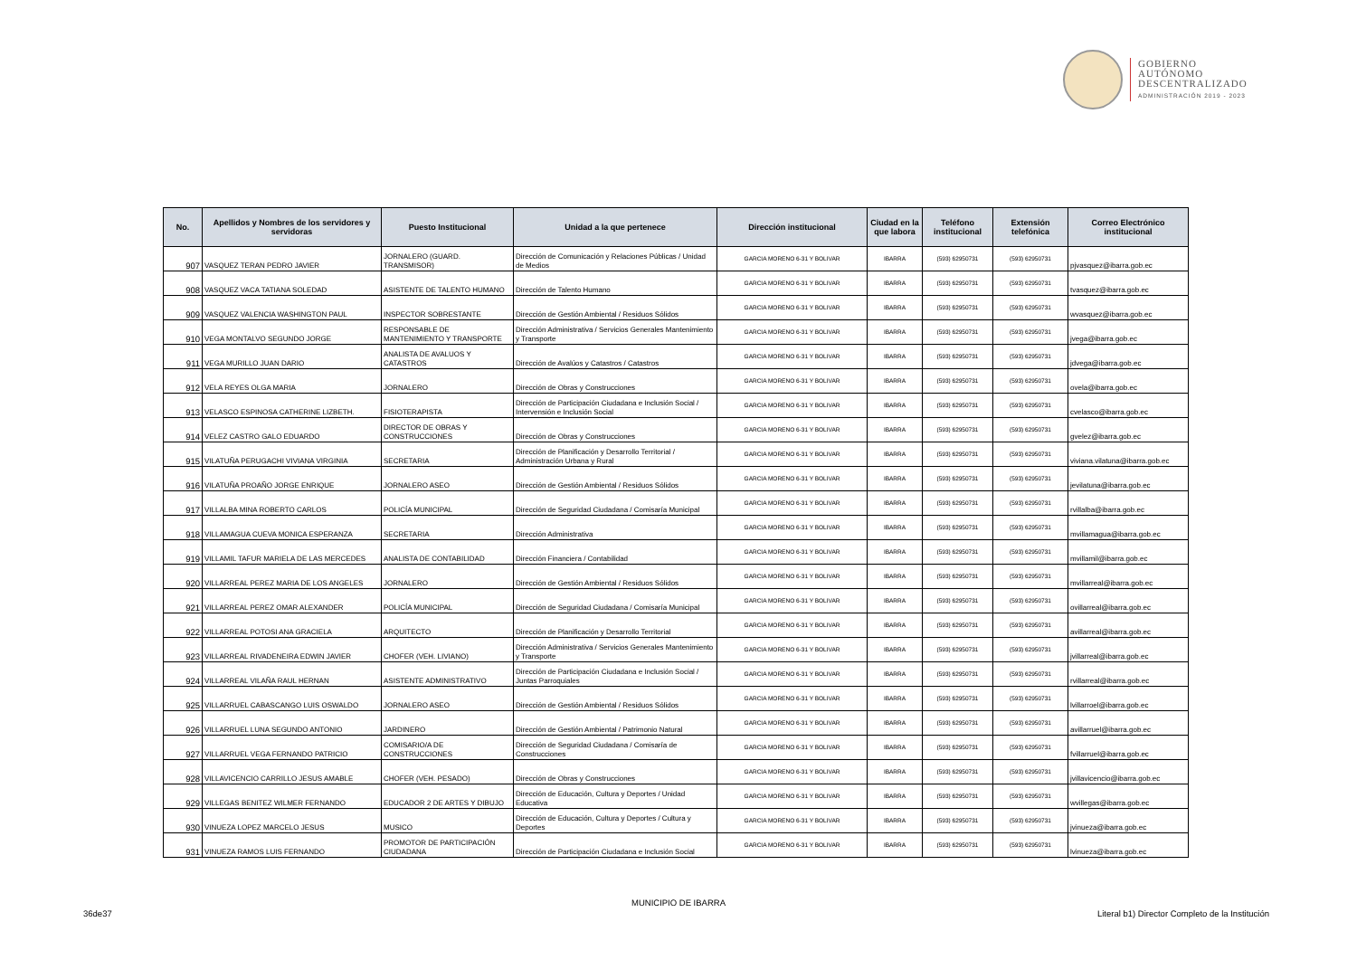GOBIERNO
AUTÓNOMO
DESCENTRALIZADO
ADMINISTRACIÓN 2019 - 2023
| No. | Apellidos y Nombres de los servidores y servidoras | Puesto Institucional | Unidad a la que pertenece | Dirección institucional | Ciudad en la que labora | Teléfono institucional | Extensión telefónica | Correo Electrónico institucional |
| --- | --- | --- | --- | --- | --- | --- | --- | --- |
| 907 | VASQUEZ TERAN PEDRO JAVIER | JORNALERO (GUARD. TRANSMISOR) | Dirección de Comunicación y Relaciones Públicas / Unidad de Medios | GARCIA MORENO 6-31 Y BOLIVAR | IBARRA | (593) 62950731 | (593) 62950731 | pjvasquez@ibarra.gob.ec |
| 908 | VASQUEZ VACA TATIANA SOLEDAD | ASISTENTE DE TALENTO HUMANO | Dirección de Talento Humano | GARCIA MORENO 6-31 Y BOLIVAR | IBARRA | (593) 62950731 | (593) 62950731 | tvasquez@ibarra.gob.ec |
| 909 | VASQUEZ VALENCIA WASHINGTON PAUL | INSPECTOR SOBRESTANTE | Dirección de Gestión Ambiental / Residuos Sólidos | GARCIA MORENO 6-31 Y BOLIVAR | IBARRA | (593) 62950731 | (593) 62950731 | wvasquez@ibarra.gob.ec |
| 910 | VEGA MONTALVO SEGUNDO JORGE | RESPONSABLE DE MANTENIMIENTO Y TRANSPORTE | Dirección Administrativa / Servicios Generales Mantenimiento y Transporte | GARCIA MORENO 6-31 Y BOLIVAR | IBARRA | (593) 62950731 | (593) 62950731 | jvega@ibarra.gob.ec |
| 911 | VEGA MURILLO JUAN DARIO | ANALISTA DE AVALUOS Y CATASTROS | Dirección de Avalúos y Catastros / Catastros | GARCIA MORENO 6-31 Y BOLIVAR | IBARRA | (593) 62950731 | (593) 62950731 | jdvega@ibarra.gob.ec |
| 912 | VELA REYES OLGA MARIA | JORNALERO | Dirección de Obras y Construcciones | GARCIA MORENO 6-31 Y BOLIVAR | IBARRA | (593) 62950731 | (593) 62950731 | ovela@ibarra.gob.ec |
| 913 | VELASCO ESPINOSA CATHERINE LIZBETH. | FISIOTERAPISTA | Dirección de Participación Ciudadana e Inclusión Social / Intervensión e Inclusión Social | GARCIA MORENO 6-31 Y BOLIVAR | IBARRA | (593) 62950731 | (593) 62950731 | cvelasco@ibarra.gob.ec |
| 914 | VELEZ CASTRO GALO EDUARDO | DIRECTOR DE OBRAS Y CONSTRUCCIONES | Dirección de Obras y Construcciones | GARCIA MORENO 6-31 Y BOLIVAR | IBARRA | (593) 62950731 | (593) 62950731 | gvelez@ibarra.gob.ec |
| 915 | VILATUÑA PERUGACHI VIVIANA VIRGINIA | SECRETARIA | Dirección de Planificación y Desarrollo Territorial / Administración Urbana y Rural | GARCIA MORENO 6-31 Y BOLIVAR | IBARRA | (593) 62950731 | (593) 62950731 | viviana.vilatuna@ibarra.gob.ec |
| 916 | VILATUÑA PROAÑO JORGE ENRIQUE | JORNALERO ASEO | Dirección de Gestión Ambiental / Residuos Sólidos | GARCIA MORENO 6-31 Y BOLIVAR | IBARRA | (593) 62950731 | (593) 62950731 | jevilatuna@ibarra.gob.ec |
| 917 | VILLALBA MINA ROBERTO CARLOS | POLICÍA MUNICIPAL | Dirección de Seguridad Ciudadana / Comisaría Municipal | GARCIA MORENO 6-31 Y BOLIVAR | IBARRA | (593) 62950731 | (593) 62950731 | rvillalba@ibarra.gob.ec |
| 918 | VILLAMAGUA CUEVA MONICA ESPERANZA | SECRETARIA | Dirección Administrativa | GARCIA MORENO 6-31 Y BOLIVAR | IBARRA | (593) 62950731 | (593) 62950731 | mvillamagua@ibarra.gob.ec |
| 919 | VILLAMIL TAFUR MARIELA DE LAS MERCEDES | ANALISTA DE CONTABILIDAD | Dirección Financiera / Contabilidad | GARCIA MORENO 6-31 Y BOLIVAR | IBARRA | (593) 62950731 | (593) 62950731 | mvillamil@ibarra.gob.ec |
| 920 | VILLARREAL PEREZ MARIA DE LOS ANGELES | JORNALERO | Dirección de Gestión Ambiental / Residuos Sólidos | GARCIA MORENO 6-31 Y BOLIVAR | IBARRA | (593) 62950731 | (593) 62950731 | mvillarreal@ibarra.gob.ec |
| 921 | VILLARREAL PEREZ OMAR ALEXANDER | POLICÍA MUNICIPAL | Dirección de Seguridad Ciudadana / Comisaría Municipal | GARCIA MORENO 6-31 Y BOLIVAR | IBARRA | (593) 62950731 | (593) 62950731 | ovillarreal@ibarra.gob.ec |
| 922 | VILLARREAL POTOSI ANA GRACIELA | ARQUITECTO | Dirección de Planificación y Desarrollo Territorial | GARCIA MORENO 6-31 Y BOLIVAR | IBARRA | (593) 62950731 | (593) 62950731 | avillarreal@ibarra.gob.ec |
| 923 | VILLARREAL RIVADENEIRA EDWIN JAVIER | CHOFER (VEH. LIVIANO) | Dirección Administrativa / Servicios Generales Mantenimiento y Transporte | GARCIA MORENO 6-31 Y BOLIVAR | IBARRA | (593) 62950731 | (593) 62950731 | jvillarreal@ibarra.gob.ec |
| 924 | VILLARREAL VILAÑA RAUL HERNAN | ASISTENTE ADMINISTRATIVO | Dirección de Participación Ciudadana e Inclusión Social / Juntas Parroquiales | GARCIA MORENO 6-31 Y BOLIVAR | IBARRA | (593) 62950731 | (593) 62950731 | rvillarreal@ibarra.gob.ec |
| 925 | VILLARRUEL CABASCANGO LUIS OSWALDO | JORNALERO ASEO | Dirección de Gestión Ambiental / Residuos Sólidos | GARCIA MORENO 6-31 Y BOLIVAR | IBARRA | (593) 62950731 | (593) 62950731 | lvillarroel@ibarra.gob.ec |
| 926 | VILLARRUEL LUNA SEGUNDO ANTONIO | JARDINERO | Dirección de Gestión Ambiental / Patrimonio Natural | GARCIA MORENO 6-31 Y BOLIVAR | IBARRA | (593) 62950731 | (593) 62950731 | avillarruel@ibarra.gob.ec |
| 927 | VILLARRUEL VEGA FERNANDO PATRICIO | COMISARIO/A DE CONSTRUCCIONES | Dirección de Seguridad Ciudadana / Comisaría de Construcciones | GARCIA MORENO 6-31 Y BOLIVAR | IBARRA | (593) 62950731 | (593) 62950731 | fvillarruel@ibarra.gob.ec |
| 928 | VILLAVICENCIO CARRILLO JESUS AMABLE | CHOFER (VEH. PESADO) | Dirección de Obras y Construcciones | GARCIA MORENO 6-31 Y BOLIVAR | IBARRA | (593) 62950731 | (593) 62950731 | jvillavicencio@ibarra.gob.ec |
| 929 | VILLEGAS BENITEZ WILMER FERNANDO | EDUCADOR 2 DE ARTES Y DIBUJO | Dirección de Educación, Cultura y Deportes / Unidad Educativa | GARCIA MORENO 6-31 Y BOLIVAR | IBARRA | (593) 62950731 | (593) 62950731 | wvillegas@ibarra.gob.ec |
| 930 | VINUEZA LOPEZ MARCELO JESUS | MUSICO | Dirección de Educación, Cultura y Deportes / Cultura y Deportes | GARCIA MORENO 6-31 Y BOLIVAR | IBARRA | (593) 62950731 | (593) 62950731 | jvinueza@ibarra.gob.ec |
| 931 | VINUEZA RAMOS LUIS FERNANDO | PROMOTOR DE PARTICIPACIÓN CIUDADANA | Dirección de Participación Ciudadana e Inclusión Social | GARCIA MORENO 6-31 Y BOLIVAR | IBARRA | (593) 62950731 | (593) 62950731 | lvinueza@ibarra.gob.ec |
MUNICIPIO DE IBARRA
36de37
Literal b1) Director Completo de la Institución